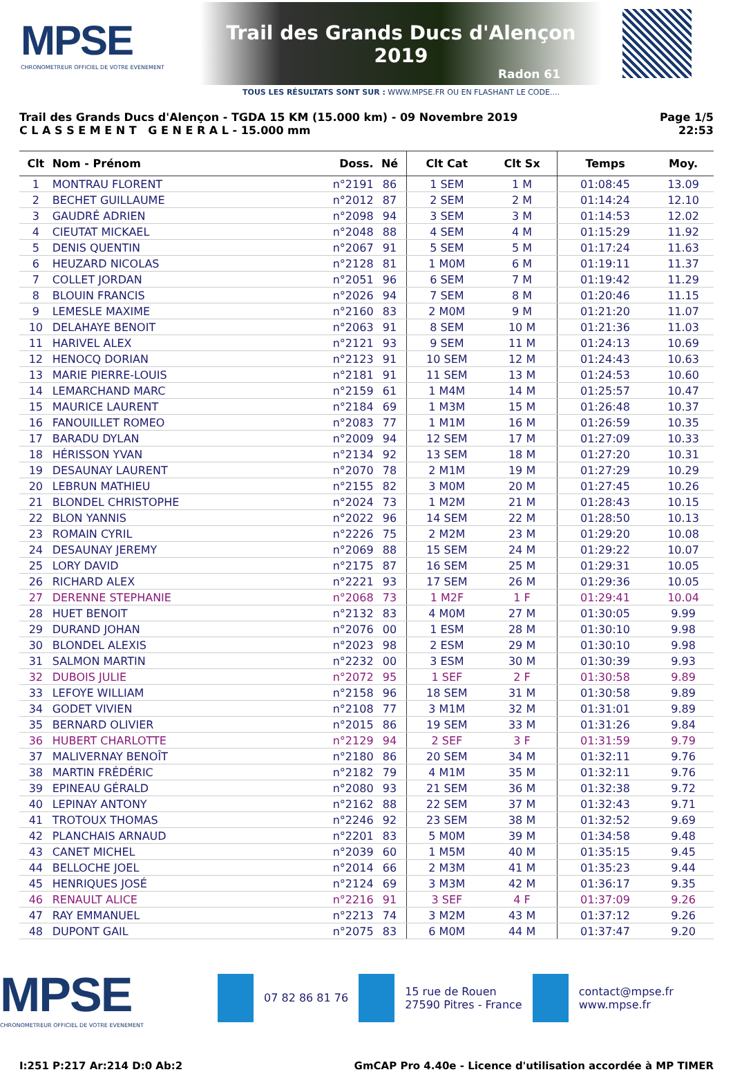MPSE
CHRONOMETREUR OFFICIEL DE VOTRE EVENEMENT
Trail des Grands Ducs d'Alençon 2019
Radon 61
TOUS LES RÉSULTATS SONT SUR : WWW.MPSE.FR OU EN FLASHANT LE CODE....
Trail des Grands Ducs d'Alençon - TGDA 15 KM (15.000 km) - 09 Novembre 2019
C L A S S E M E N T G E N E R A L - 15.000 mm
Page 1/5
22:53
| Clt | Nom - Prénom | Doss. | Né | Clt Cat | Clt Sx | Temps | Moy. |
| --- | --- | --- | --- | --- | --- | --- | --- |
| 1 | MONTRAU FLORENT | n°2191 | 86 | 1 SEM | 1 M | 01:08:45 | 13.09 |
| 2 | BECHET GUILLAUME | n°2012 | 87 | 2 SEM | 2 M | 01:14:24 | 12.10 |
| 3 | GAUDRÉ ADRIEN | n°2098 | 94 | 3 SEM | 3 M | 01:14:53 | 12.02 |
| 4 | CIEUTAT MICKAEL | n°2048 | 88 | 4 SEM | 4 M | 01:15:29 | 11.92 |
| 5 | DENIS QUENTIN | n°2067 | 91 | 5 SEM | 5 M | 01:17:24 | 11.63 |
| 6 | HEUZARD NICOLAS | n°2128 | 81 | 1 M0M | 6 M | 01:19:11 | 11.37 |
| 7 | COLLET JORDAN | n°2051 | 96 | 6 SEM | 7 M | 01:19:42 | 11.29 |
| 8 | BLOUIN FRANCIS | n°2026 | 94 | 7 SEM | 8 M | 01:20:46 | 11.15 |
| 9 | LEMESLE MAXIME | n°2160 | 83 | 2 M0M | 9 M | 01:21:20 | 11.07 |
| 10 | DELAHAYE BENOIT | n°2063 | 91 | 8 SEM | 10 M | 01:21:36 | 11.03 |
| 11 | HARIVEL ALEX | n°2121 | 93 | 9 SEM | 11 M | 01:24:13 | 10.69 |
| 12 | HENOCQ DORIAN | n°2123 | 91 | 10 SEM | 12 M | 01:24:43 | 10.63 |
| 13 | MARIE PIERRE-LOUIS | n°2181 | 91 | 11 SEM | 13 M | 01:24:53 | 10.60 |
| 14 | LEMARCHAND MARC | n°2159 | 61 | 1 M4M | 14 M | 01:25:57 | 10.47 |
| 15 | MAURICE LAURENT | n°2184 | 69 | 1 M3M | 15 M | 01:26:48 | 10.37 |
| 16 | FANOUILLET ROMEO | n°2083 | 77 | 1 M1M | 16 M | 01:26:59 | 10.35 |
| 17 | BARADU DYLAN | n°2009 | 94 | 12 SEM | 17 M | 01:27:09 | 10.33 |
| 18 | HÉRISSON YVAN | n°2134 | 92 | 13 SEM | 18 M | 01:27:20 | 10.31 |
| 19 | DESAUNAY LAURENT | n°2070 | 78 | 2 M1M | 19 M | 01:27:29 | 10.29 |
| 20 | LEBRUN MATHIEU | n°2155 | 82 | 3 M0M | 20 M | 01:27:45 | 10.26 |
| 21 | BLONDEL CHRISTOPHE | n°2024 | 73 | 1 M2M | 21 M | 01:28:43 | 10.15 |
| 22 | BLON YANNIS | n°2022 | 96 | 14 SEM | 22 M | 01:28:50 | 10.13 |
| 23 | ROMAIN CYRIL | n°2226 | 75 | 2 M2M | 23 M | 01:29:20 | 10.08 |
| 24 | DESAUNAY JEREMY | n°2069 | 88 | 15 SEM | 24 M | 01:29:22 | 10.07 |
| 25 | LORY DAVID | n°2175 | 87 | 16 SEM | 25 M | 01:29:31 | 10.05 |
| 26 | RICHARD ALEX | n°2221 | 93 | 17 SEM | 26 M | 01:29:36 | 10.05 |
| 27 | DERENNE STEPHANIE | n°2068 | 73 | 1 M2F | 1 F | 01:29:41 | 10.04 |
| 28 | HUET BENOIT | n°2132 | 83 | 4 M0M | 27 M | 01:30:05 | 9.99 |
| 29 | DURAND JOHAN | n°2076 | 00 | 1 ESM | 28 M | 01:30:10 | 9.98 |
| 30 | BLONDEL ALEXIS | n°2023 | 98 | 2 ESM | 29 M | 01:30:10 | 9.98 |
| 31 | SALMON MARTIN | n°2232 | 00 | 3 ESM | 30 M | 01:30:39 | 9.93 |
| 32 | DUBOIS JULIE | n°2072 | 95 | 1 SEF | 2 F | 01:30:58 | 9.89 |
| 33 | LEFOYE WILLIAM | n°2158 | 96 | 18 SEM | 31 M | 01:30:58 | 9.89 |
| 34 | GODET VIVIEN | n°2108 | 77 | 3 M1M | 32 M | 01:31:01 | 9.89 |
| 35 | BERNARD OLIVIER | n°2015 | 86 | 19 SEM | 33 M | 01:31:26 | 9.84 |
| 36 | HUBERT CHARLOTTE | n°2129 | 94 | 2 SEF | 3 F | 01:31:59 | 9.79 |
| 37 | MALIVERNAY BENOÎT | n°2180 | 86 | 20 SEM | 34 M | 01:32:11 | 9.76 |
| 38 | MARTIN FRÉDÉRIC | n°2182 | 79 | 4 M1M | 35 M | 01:32:11 | 9.76 |
| 39 | EPINEAU GÉRALD | n°2080 | 93 | 21 SEM | 36 M | 01:32:38 | 9.72 |
| 40 | LEPINAY ANTONY | n°2162 | 88 | 22 SEM | 37 M | 01:32:43 | 9.71 |
| 41 | TROTOUX THOMAS | n°2246 | 92 | 23 SEM | 38 M | 01:32:52 | 9.69 |
| 42 | PLANCHAIS ARNAUD | n°2201 | 83 | 5 M0M | 39 M | 01:34:58 | 9.48 |
| 43 | CANET MICHEL | n°2039 | 60 | 1 M5M | 40 M | 01:35:15 | 9.45 |
| 44 | BELLOCHE JOEL | n°2014 | 66 | 2 M3M | 41 M | 01:35:23 | 9.44 |
| 45 | HENRIQUES JOSÉ | n°2124 | 69 | 3 M3M | 42 M | 01:36:17 | 9.35 |
| 46 | RENAULT ALICE | n°2216 | 91 | 3 SEF | 4 F | 01:37:09 | 9.26 |
| 47 | RAY EMMANUEL | n°2213 | 74 | 3 M2M | 43 M | 01:37:12 | 9.26 |
| 48 | DUPONT GAIL | n°2075 | 83 | 6 M0M | 44 M | 01:37:47 | 9.20 |
MPSE
CHRONOMETREUR OFFICIEL DE VOTRE EVENEMENT
07 82 86 81 76
15 rue de Rouen
27590 Pitres - France
contact@mpse.fr
www.mpse.fr
I:251 P:217 Ar:214 D:0 Ab:2 GmCAP Pro 4.40e - Licence d'utilisation accordée à MP TIMER